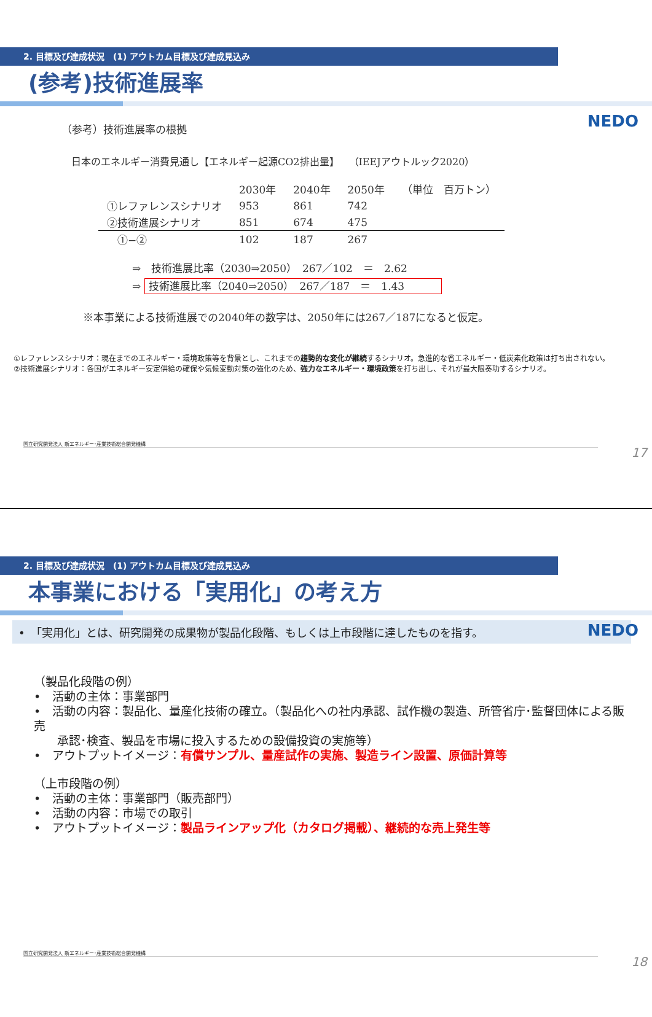2. 目標及び達成状況　(1) アウトカム目標及び達成見込み
NEDO
(参考)技術進展率
（参考）技術進展率の根拠
日本のエネルギー消費見通し【エネルギー起源CO2排出量】　　（IEEJアウトルック2020）
| | 2030年 | 2040年 | 2050年 | （単位 百万トン） |
| ①レファレンスシナリオ | 953 | 861 | 742 | |
| ②技術進展シナリオ | 851 | 674 | 475 | |
| ①−② | 102 | 187 | 267 | |
⇒　技術進展比率（2030⇒2050）　267／102　＝　2.62
⇒ 技術進展比率（2040⇒2050）　267／187　＝　1.43
※本事業による技術進展での2040年の数字は、2050年には267／187になると仮定。
①レファレンスシナリオ：現在までのエネルギー・環境政策等を背景とし、これまでの趨勢的な変化が継続するシナリオ。急進的な省エネルギー・低炭素化政策は打ち出されない。
②技術進展シナリオ：各国がエネルギー安定供給の確保や気候変動対策の強化のため、強力なエネルギー・環境政策を打ち出し、それが最大限奏功するシナリオ。
国立研究開発法人 新エネルギー･産業技術総合開発機構
17
2. 目標及び達成状況　(1) アウトカム目標及び達成見込み
NEDO
本事業における「実用化」の考え方
•　「実用化」とは、研究開発の成果物が製品化段階、もしくは上市段階に達したものを指す。
（製品化段階の例）
•　活動の主体：事業部門
•　活動の内容：製品化、量産化技術の確立。（製品化への社内承認、試作機の製造、所管省庁･監督団体による販売
　　承認･検査、製品を市場に投入するための設備投資の実施等）
•　アウトプットイメージ：有償サンプル、量産試作の実施、製造ライン設置、原価計算等
（上市段階の例）
•　活動の主体：事業部門（販売部門）
•　活動の内容：市場での取引
•　アウトプットイメージ：製品ラインアップ化（カタログ掲載）、継続的な売上発生等
国立研究開発法人 新エネルギー･産業技術総合開発機構
18